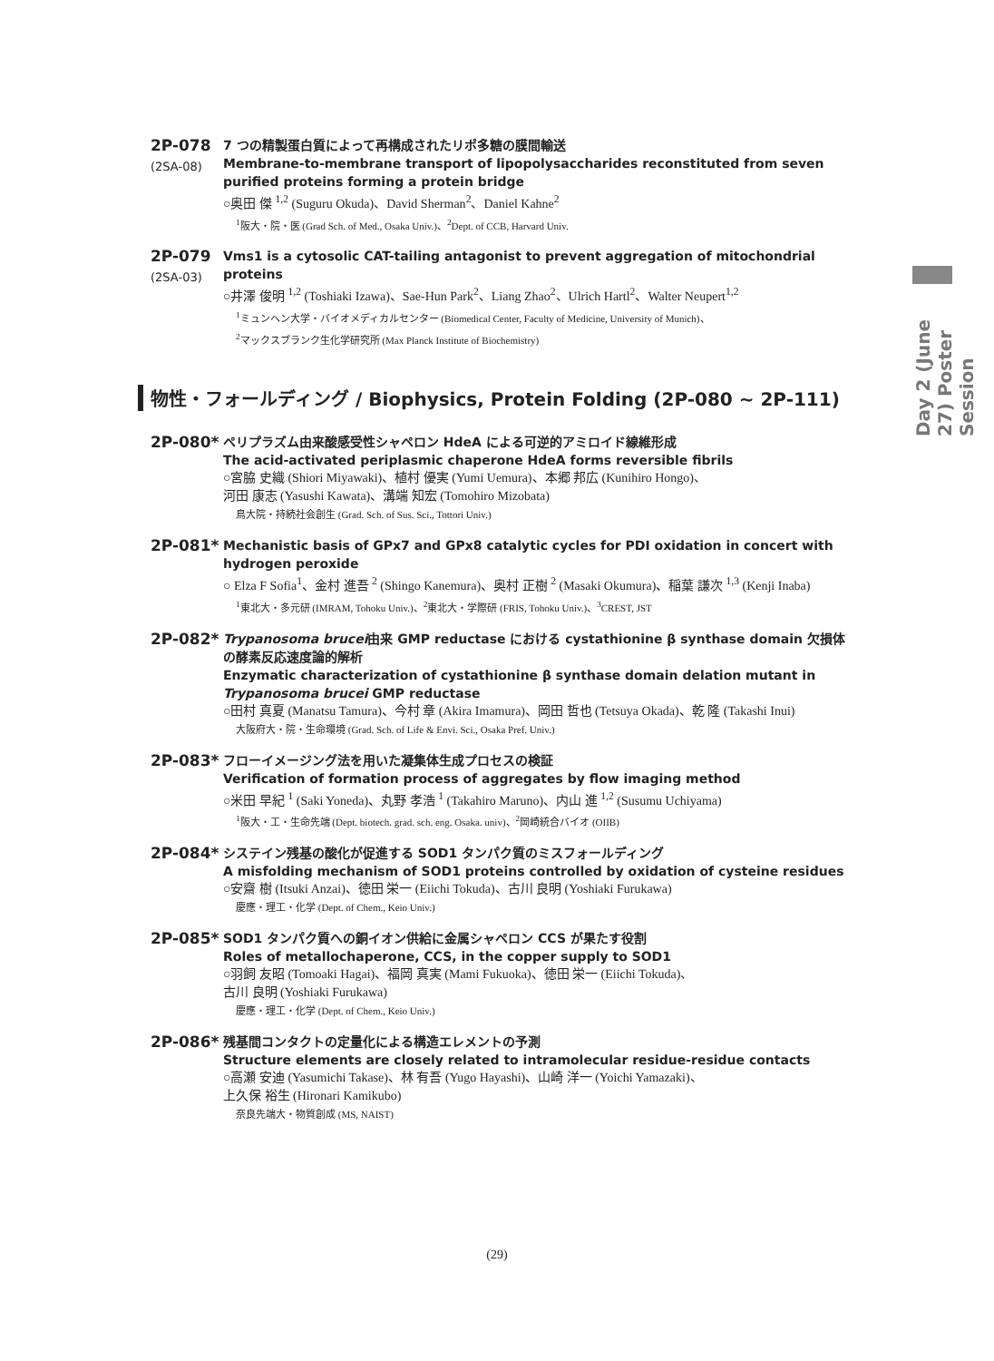Day 2 (June 27) Poster Session
2P-078
(2SA-08)
7 つの精製蛋白質によって再構成されたリポ多糖の膜間輸送
Membrane-to-membrane transport of lipopolysaccharides reconstituted from seven purified proteins forming a protein bridge
○奥田 傑 <sup>1,2</sup> (Suguru Okuda)、David Sherman<sup>2</sup>、Daniel Kahne<sup>2</sup>
<sup>1</sup> 阪大・院・医 (Grad Sch. of Med., Osaka Univ.)、<sup>2</sup>Dept. of CCB, Harvard Univ.
2P-079
(2SA-03)
Vms1 is a cytosolic CAT-tailing antagonist to prevent aggregation of mitochondrial proteins
○井澤 俊明 <sup>1,2</sup> (Toshiaki Izawa)、Sae-Hun Park<sup>2</sup>、Liang Zhao<sup>2</sup>、Ulrich Hartl<sup>2</sup>、Walter Neupert<sup>1,2</sup>
<sup>1</sup> ミュンヘン大学・バイオメディカルセンター (Biomedical Center, Faculty of Medicine, University of Munich)、
<sup>2</sup> マックスプランク生化学研究所 (Max Planck Institute of Biochemistry)
物性・フォールディング / Biophysics, Protein Folding (2P-080 ~ 2P-111)
2P-080*
ペリプラズム由来酸感受性シャペロン HdeA による可逆的アミロイド線維形成
The acid-activated periplasmic chaperone HdeA forms reversible fibrils
○宮脇 史織 (Shiori Miyawaki)、植村 優実 (Yumi Uemura)、本郷 邦広 (Kunihiro Hongo)、
河田 康志 (Yasushi Kawata)、溝端 知宏 (Tomohiro Mizobata)
鳥大院・持続社会創生 (Grad. Sch. of Sus. Sci., Tottori Univ.)
2P-081*
Mechanistic basis of GPx7 and GPx8 catalytic cycles for PDI oxidation in concert with hydrogen peroxide
○ Elza F Sofia<sup>1</sup>、金村 進吾 <sup>2</sup> (Shingo Kanemura)、奥村 正樹 <sup>2</sup> (Masaki Okumura)、稲葉 謙次 <sup>1,3</sup> (Kenji Inaba)
<sup>1</sup> 東北大・多元研 (IMRAM, Tohoku Univ.)、<sup>2</sup>東北大・学際研 (FRIS, Tohoku Univ.)、<sup>3</sup>CREST, JST
2P-082*
Trypanosoma brucei由来 GMP reductase における cystathionine β synthase domain 欠損体の酵素反応速度論的解析
Enzymatic characterization of cystathionine β synthase domain delation mutant in Trypanosoma brucei GMP reductase
○田村 真夏 (Manatsu Tamura)、今村 章 (Akira Imamura)、岡田 哲也 (Tetsuya Okada)、乾 隆 (Takashi Inui)
大阪府大・院・生命環境 (Grad. Sch. of Life & Envi. Sci., Osaka Pref. Univ.)
2P-083*
フローイメージング法を用いた凝集体生成プロセスの検証
Verification of formation process of aggregates by flow imaging method
○米田 早紀 <sup>1</sup> (Saki Yoneda)、丸野 孝浩 <sup>1</sup> (Takahiro Maruno)、内山 進 <sup>1,2</sup> (Susumu Uchiyama)
<sup>1</sup> 阪大・工・生命先端 (Dept. biotech. grad. sch. eng. Osaka. univ)、<sup>2</sup>岡崎統合バイオ (OIIB)
2P-084*
システイン残基の酸化が促進する SOD1 タンパク質のミスフォールディング
A misfolding mechanism of SOD1 proteins controlled by oxidation of cysteine residues
○安齋 樹 (Itsuki Anzai)、徳田 栄一 (Eiichi Tokuda)、古川 良明 (Yoshiaki Furukawa)
慶應・理工・化学 (Dept. of Chem., Keio Univ.)
2P-085*
SOD1 タンパク質への銅イオン供給に金属シャペロン CCS が果たす役割
Roles of metallochaperone, CCS, in the copper supply to SOD1
○羽飼 友昭 (Tomoaki Hagai)、福岡 真実 (Mami Fukuoka)、徳田 栄一 (Eiichi Tokuda)、
古川 良明 (Yoshiaki Furukawa)
慶應・理工・化学 (Dept. of Chem., Keio Univ.)
2P-086*
残基間コンタクトの定量化による構造エレメントの予測
Structure elements are closely related to intramolecular residue-residue contacts
○高瀬 安迪 (Yasumichi Takase)、林 有吾 (Yugo Hayashi)、山崎 洋一 (Yoichi Yamazaki)、
上久保 裕生 (Hironari Kamikubo)
奈良先端大・物質創成 (MS, NAIST)
(29)